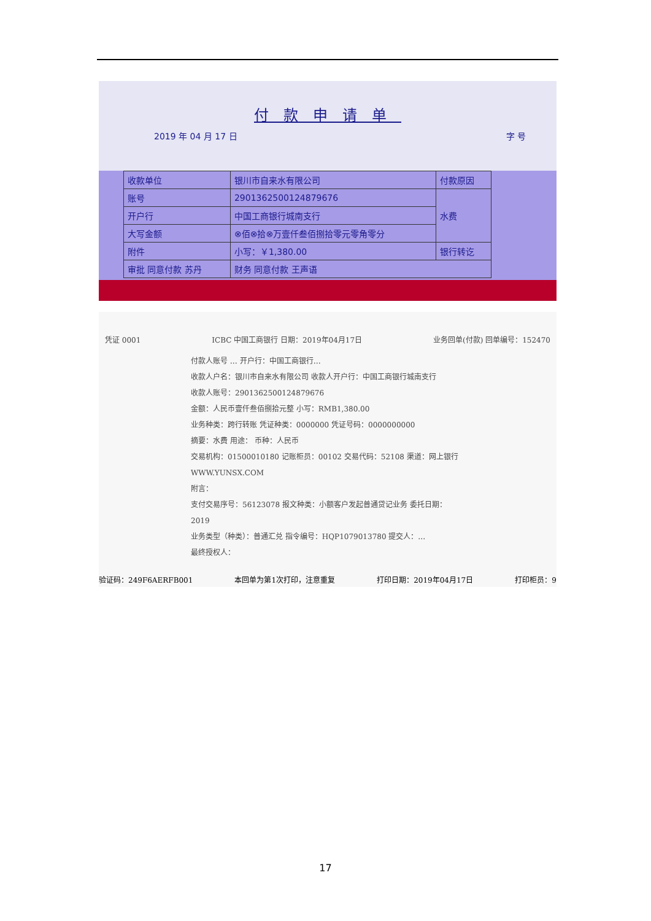付款申请单
2019 年 04 月 17 日 字 号
| 收款单位 | 银川市自来水有限公司 | 付款原因 |
| 账号 | 29013625001248796​76 | 水费 |
| 开户行 | 中国工商银行城南支行 | |
| 大写金额 | ⊗佰⊗拾⊗万壹仟叁佰捌拾零元零角零分 | |
| 附件 | 小写：￥1,380.00 | 银行转讫 |
| 审批 同意付款 苏丹 | 财务 同意付款 王声语 | |
凭证 0001 ICBC 中国工商银行 日期：2019年04月17日 业务回单(付款) 回单编号：152470
付款人账号 … 开户行：中国工商银行…
收款人户名：银川市自来水有限公司 收款人开户行：中国工商银行城南支行
收款人账号：2901362500124879676
金额：人民币壹仟叁佰捌拾元整 小写：RMB1,380.00
业务种类：跨行转账 凭证种类：0000000 凭证号码：0000000000
摘要：水费 用途： 币种：人民币
交易机构：01500010180 记账柜员：00102 交易代码：52108 渠道：网上银行
WWW.YUNSX.COM
附言：
支付交易序号：56123078 报文种类：小额客户发起普通贷记业务 委托日期：2019
业务类型（种类）：普通汇兑 指令编号：HQP1079013780 提交人：…
最终授权人：
验证码：249F6AERFB001 本回单为第1次打印，注意重复 打印日期：2019年04月17日 打印柜员：9
17